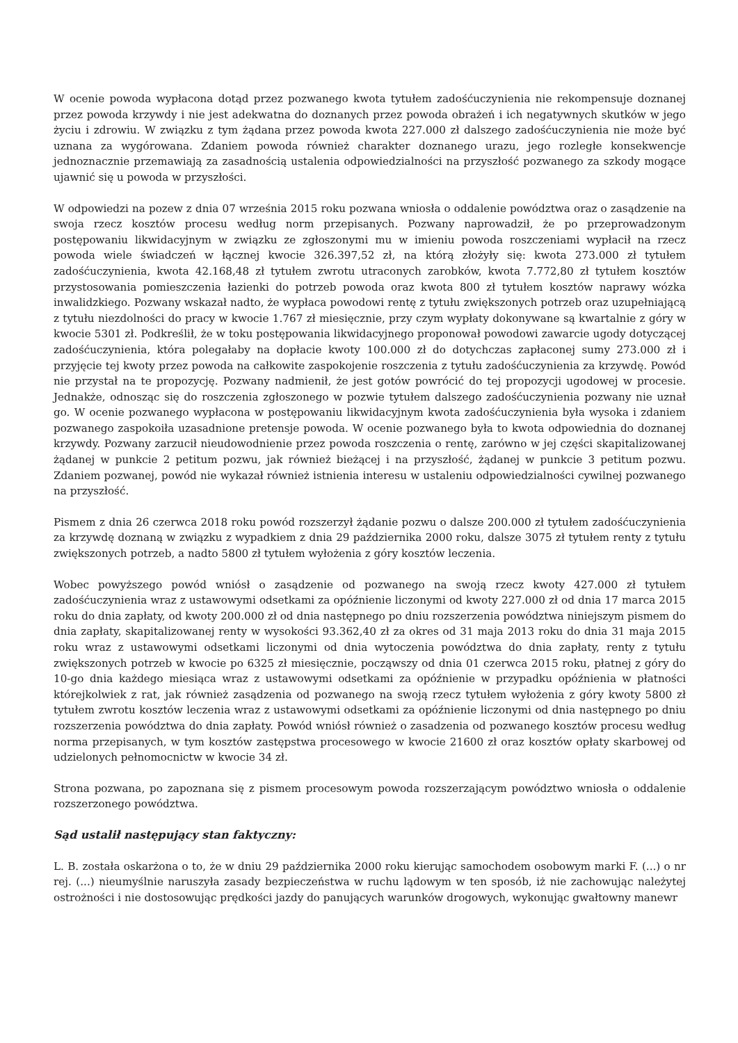W ocenie powoda wypłacona dotąd przez pozwanego kwota tytułem zadośćuczynienia nie rekompensuje doznanej przez powoda krzywdy i nie jest adekwatna do doznanych przez powoda obrażeń i ich negatywnych skutków w jego życiu i zdrowiu. W związku z tym żądana przez powoda kwota 227.000 zł dalszego zadośćuczynienia nie może być uznana za wygórowana. Zdaniem powoda również charakter doznanego urazu, jego rozległe konsekwencje jednoznacznie przemawiają za zasadnością ustalenia odpowiedzialności na przyszłość pozwanego za szkody mogące ujawnić się u powoda w przyszłości.
W odpowiedzi na pozew z dnia 07 września 2015 roku pozwana wniosła o oddalenie powództwa oraz o zasądzenie na swoja rzecz kosztów procesu według norm przepisanych. Pozwany naprowadził, że po przeprowadzonym postępowaniu likwidacyjnym w związku ze zgłoszonymi mu w imieniu powoda roszczeniami wypłacił na rzecz powoda wiele świadczeń w łącznej kwocie 326.397,52 zł, na którą złożyły się: kwota 273.000 zł tytułem zadośćuczynienia, kwota 42.168,48 zł tytułem zwrotu utraconych zarobków, kwota 7.772,80 zł tytułem kosztów przystosowania pomieszczenia łazienki do potrzeb powoda oraz kwota 800 zł tytułem kosztów naprawy wózka inwalidzkiego. Pozwany wskazał nadto, że wypłaca powodowi rentę z tytułu zwiększonych potrzeb oraz uzupełniającą z tytułu niezdolności do pracy w kwocie 1.767 zł miesięcznie, przy czym wypłaty dokonywane są kwartalnie z góry w kwocie 5301 zł. Podkreślił, że w toku postępowania likwidacyjnego proponował powodowi zawarcie ugody dotyczącej zadośćuczynienia, która polegałaby na dopłacie kwoty 100.000 zł do dotychczas zapłaconej sumy 273.000 zł i przyjęcie tej kwoty przez powoda na całkowite zaspokojenie roszczenia z tytułu zadośćuczynienia za krzywdę. Powód nie przystał na te propozycję. Pozwany nadmienił, że jest gotów powrócić do tej propozycji ugodowej w procesie. Jednakże, odnosząc się do roszczenia zgłoszonego w pozwie tytułem dalszego zadośćuczynienia pozwany nie uznał go. W ocenie pozwanego wypłacona w postępowaniu likwidacyjnym kwota zadośćuczynienia była wysoka i zdaniem pozwanego zaspokoiła uzasadnione pretensje powoda. W ocenie pozwanego była to kwota odpowiednia do doznanej krzywdy. Pozwany zarzucił nieudowodnienie przez powoda roszczenia o rentę, zarówno w jej części skapitalizowanej żądanej w punkcie 2 petitum pozwu, jak również bieżącej i na przyszłość, żądanej w punkcie 3 petitum pozwu. Zdaniem pozwanej, powód nie wykazał również istnienia interesu w ustaleniu odpowiedzialności cywilnej pozwanego na przyszłość.
Pismem z dnia 26 czerwca 2018 roku powód rozszerzył żądanie pozwu o dalsze 200.000 zł tytułem zadośćuczynienia za krzywdę doznaną w związku z wypadkiem z dnia 29 października 2000 roku, dalsze 3075 zł tytułem renty z tytułu zwiększonych potrzeb, a nadto 5800 zł tytułem wyłożenia z góry kosztów leczenia.
Wobec powyższego powód wniósł o zasądzenie od pozwanego na swoją rzecz kwoty 427.000 zł tytułem zadośćuczynienia wraz z ustawowymi odsetkami za opóźnienie liczonymi od kwoty 227.000 zł od dnia 17 marca 2015 roku do dnia zapłaty, od kwoty 200.000 zł od dnia następnego po dniu rozszerzenia powództwa niniejszym pismem do dnia zapłaty, skapitalizowanej renty w wysokości 93.362,40 zł za okres od 31 maja 2013 roku do dnia 31 maja 2015 roku wraz z ustawowymi odsetkami liczonymi od dnia wytoczenia powództwa do dnia zapłaty, renty z tytułu zwiększonych potrzeb w kwocie po 6325 zł miesięcznie, począwszy od dnia 01 czerwca 2015 roku, płatnej z góry do 10-go dnia każdego miesiąca wraz z ustawowymi odsetkami za opóźnienie w przypadku opóźnienia w płatności którejkolwiek z rat, jak również zasądzenia od pozwanego na swoją rzecz tytułem wyłożenia z góry kwoty 5800 zł tytułem zwrotu kosztów leczenia wraz z ustawowymi odsetkami za opóźnienie liczonymi od dnia następnego po dniu rozszerzenia powództwa do dnia zapłaty. Powód wniósł również o zasadzenia od pozwanego kosztów procesu według norma przepisanych, w tym kosztów zastępstwa procesowego w kwocie 21600 zł oraz kosztów opłaty skarbowej od udzielonych pełnomocnictw w kwocie 34 zł.
Strona pozwana, po zapoznana się z pismem procesowym powoda rozszerzającym powództwo wniosła o oddalenie rozszerzonego powództwa.
Sąd ustalił następujący stan faktyczny:
L. B. została oskarżona o to, że w dniu 29 października 2000 roku kierując samochodem osobowym marki F. (...) o nr rej. (...) nieumyślnie naruszyła zasady bezpieczeństwa w ruchu lądowym w ten sposób, iż nie zachowując należytej ostrożności i nie dostosowując prędkości jazdy do panujących warunków drogowych, wykonując gwałtowny manewr